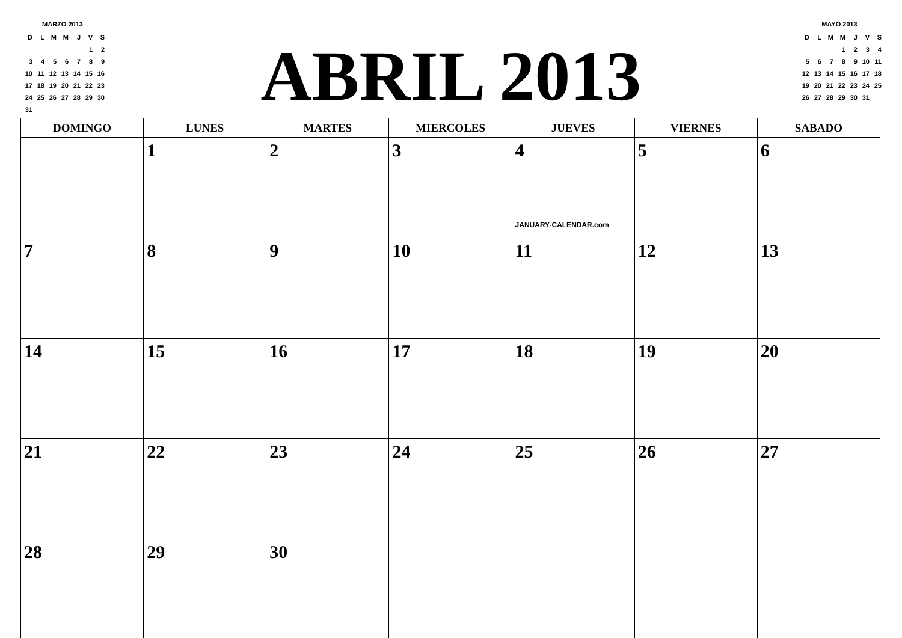MARZO 2013
| D | L | M | M | J | V | S |
| | | | | | 1 | 2 |
| 3 | 4 | 5 | 6 | 7 | 8 | 9 |
| 10 | 11 | 12 | 13 | 14 | 15 | 16 |
| 17 | 18 | 19 | 20 | 21 | 22 | 23 |
| 24 | 25 | 26 | 27 | 28 | 29 | 30 |
| 31 | | | | | | |
ABRIL 2013
MAYO 2013
| D | L | M | M | J | V | S |
| | | | 1 | 2 | 3 | 4 |
| 5 | 6 | 7 | 8 | 9 | 10 | 11 |
| 12 | 13 | 14 | 15 | 16 | 17 | 18 |
| 19 | 20 | 21 | 22 | 23 | 24 | 25 |
| 26 | 27 | 28 | 29 | 30 | 31 | |
| DOMINGO | LUNES | MARTES | MIERCOLES | JUEVES | VIERNES | SABADO |
| --- | --- | --- | --- | --- | --- | --- |
| | 1 | 2 | 3 | 4 JANUARY-CALENDAR.com | 5 | 6 |
| 7 | 8 | 9 | 10 | 11 | 12 | 13 |
| 14 | 15 | 16 | 17 | 18 | 19 | 20 |
| 21 | 22 | 23 | 24 | 25 | 26 | 27 |
| 28 | 29 | 30 | | | | |